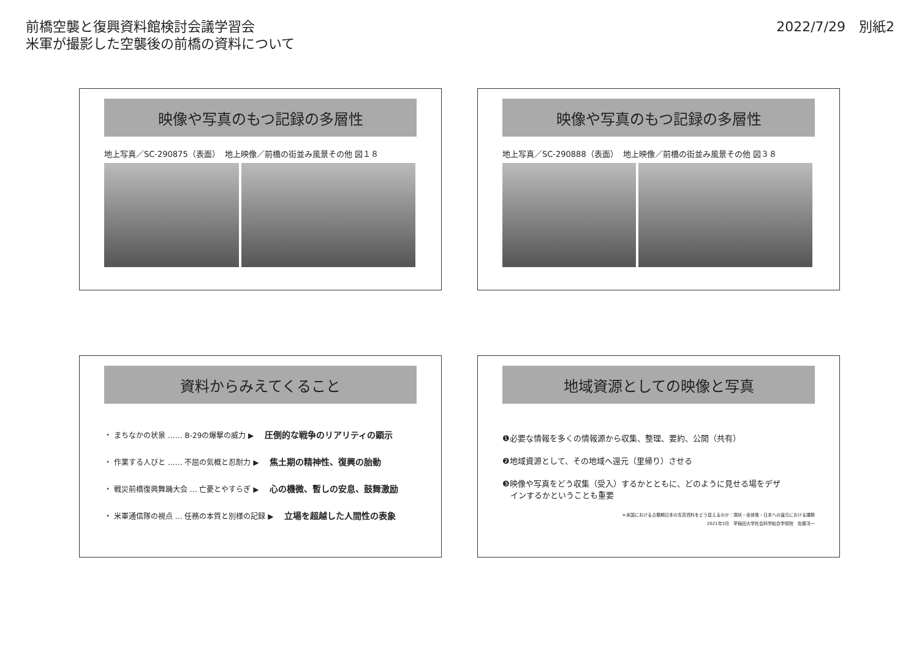前橋空襲と復興資料館検討会議学習会
米軍が撮影した空襲後の前橋の資料について
2022/7/29　別紙2
映像や写真のもつ記録の多層性
地上写真／SC-290875（表面） 地上映像／前橋の街並み風景その他 図１８
映像や写真のもつ記録の多層性
地上写真／SC-290888（表面） 地上映像／前橋の街並み風景その他 図３８
資料からみえてくること
・ まちなかの状景 …… B-29の爆撃の威力 ▶ 圧倒的な戦争のリアリティの顕示
・ 作業する人びと …… 不屈の気概と忍耐力 ▶ 焦土期の精神性、復興の胎動
・ 戦災前橋復興舞踊大会 … 亡憂とやすらぎ ▶ 心の機微、暫しの安息、鼓舞激励
・ 米軍通信隊の視点 … 任務の本質と別様の記録 ▶ 立場を超越した人間性の表象
地域資源としての映像と写真
❶必要な情報を多くの情報源から収集、整理、要約、公開（共有）
❷地域資源として、その地域へ還元（里帰り）させる
❸映像や写真をどう収集（受入）するかとともに、どのように見せる場をデザ
　インするかということも重要
＊米国における占領期日本の写真資料をどう捉えるのか：現状・全体像・日本への還元における課題
2021年3月　早稲田大学社会科学総合学術院　佐藤洋一